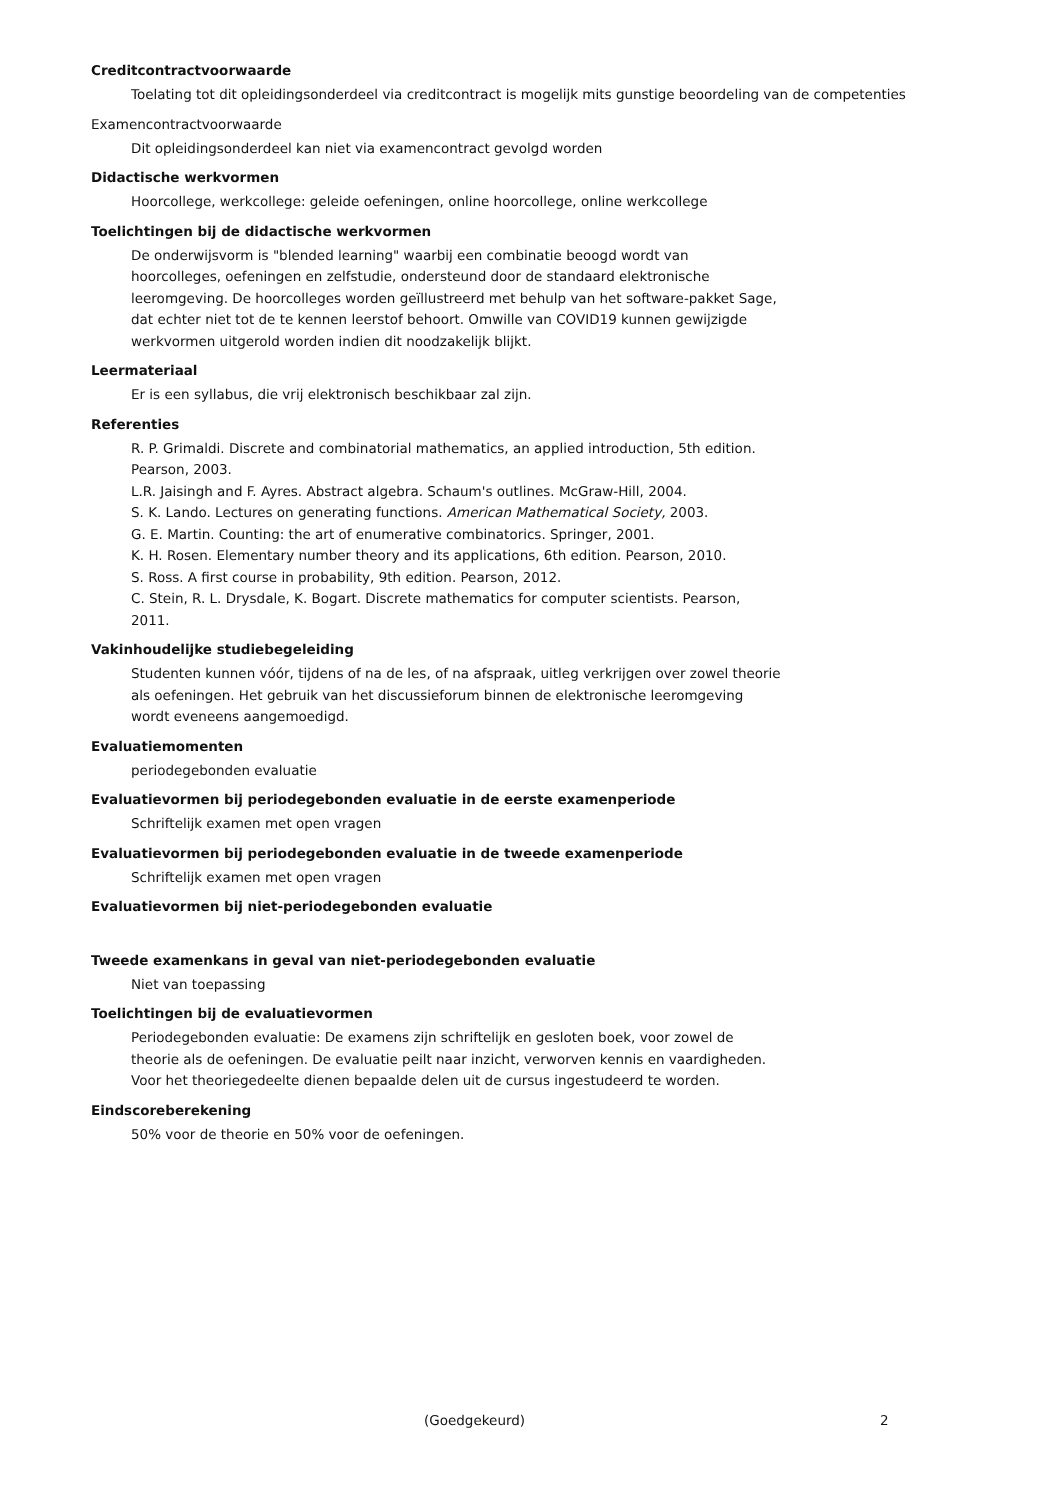Creditcontractvoorwaarde
Toelating tot dit opleidingsonderdeel via creditcontract is mogelijk mits gunstige beoordeling van de competenties
Examencontractvoorwaarde
Dit opleidingsonderdeel kan niet via examencontract gevolgd worden
Didactische werkvormen
Hoorcollege, werkcollege: geleide oefeningen, online hoorcollege, online werkcollege
Toelichtingen bij de didactische werkvormen
De onderwijsvorm is "blended learning" waarbij een combinatie beoogd wordt van
hoorcolleges, oefeningen en zelfstudie, ondersteund door de standaard elektronische
leeromgeving. De hoorcolleges worden geïllustreerd met behulp van het software-pakket Sage,
dat echter niet tot de te kennen leerstof behoort. Omwille van COVID19 kunnen gewijzigde
werkvormen uitgerold worden indien dit noodzakelijk blijkt.
Leermateriaal
Er is een syllabus, die vrij elektronisch beschikbaar zal zijn.
Referenties
R. P. Grimaldi. Discrete and combinatorial mathematics, an applied introduction, 5th edition.
Pearson, 2003.
L.R. Jaisingh and F. Ayres. Abstract algebra. Schaum's outlines. McGraw-Hill, 2004.
S. K. Lando. Lectures on generating functions. American Mathematical Society, 2003.
G. E. Martin. Counting: the art of enumerative combinatorics. Springer, 2001.
K. H. Rosen. Elementary number theory and its applications, 6th edition. Pearson, 2010.
S. Ross. A first course in probability, 9th edition. Pearson, 2012.
C. Stein, R. L. Drysdale, K. Bogart. Discrete mathematics for computer scientists. Pearson,
2011.
Vakinhoudelijke studiebegeleiding
Studenten kunnen vóór, tijdens of na de les, of na afspraak, uitleg verkrijgen over zowel theorie
als oefeningen. Het gebruik van het discussieforum binnen de elektronische leeromgeving
wordt eveneens aangemoedigd.
Evaluatiemomenten
periodegebonden evaluatie
Evaluatievormen bij periodegebonden evaluatie in de eerste examenperiode
Schriftelijk examen met open vragen
Evaluatievormen bij periodegebonden evaluatie in de tweede examenperiode
Schriftelijk examen met open vragen
Evaluatievormen bij niet-periodegebonden evaluatie
Tweede examenkans in geval van niet-periodegebonden evaluatie
Niet van toepassing
Toelichtingen bij de evaluatievormen
Periodegebonden evaluatie: De examens zijn schriftelijk en gesloten boek, voor zowel de
theorie als de oefeningen. De evaluatie peilt naar inzicht, verworven kennis en vaardigheden.
Voor het theoriegedeelte dienen bepaalde delen uit de cursus ingestudeerd te worden.
Eindscoreberekening
50% voor de theorie en 50% voor de oefeningen.
(Goedgekeurd) 2